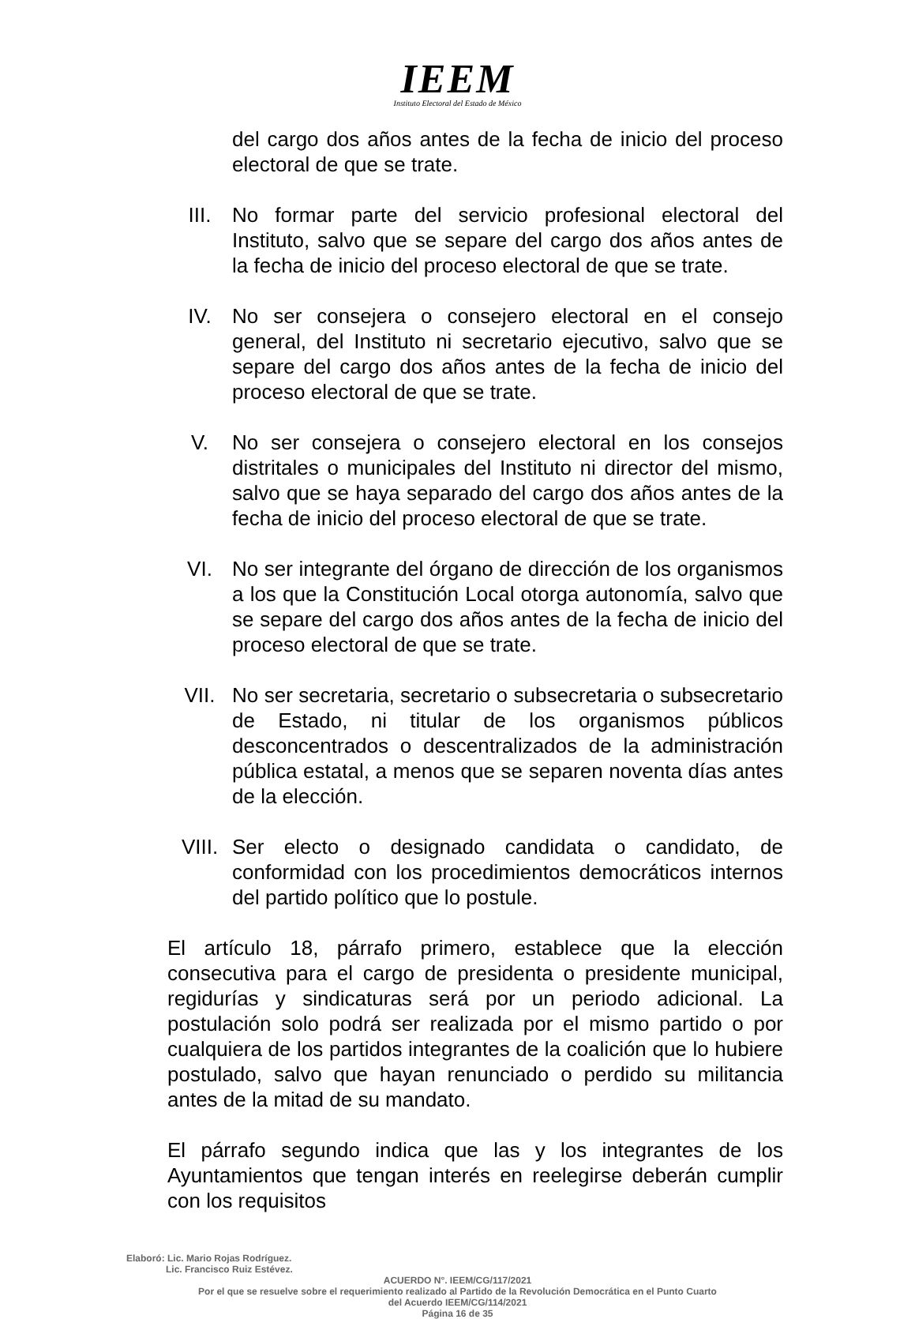IEEM
Instituto Electoral del Estado de México
del cargo dos años antes de la fecha de inicio del proceso electoral de que se trate.
III. No formar parte del servicio profesional electoral del Instituto, salvo que se separe del cargo dos años antes de la fecha de inicio del proceso electoral de que se trate.
IV. No ser consejera o consejero electoral en el consejo general, del Instituto ni secretario ejecutivo, salvo que se separe del cargo dos años antes de la fecha de inicio del proceso electoral de que se trate.
V. No ser consejera o consejero electoral en los consejos distritales o municipales del Instituto ni director del mismo, salvo que se haya separado del cargo dos años antes de la fecha de inicio del proceso electoral de que se trate.
VI. No ser integrante del órgano de dirección de los organismos a los que la Constitución Local otorga autonomía, salvo que se separe del cargo dos años antes de la fecha de inicio del proceso electoral de que se trate.
VII. No ser secretaria, secretario o subsecretaria o subsecretario de Estado, ni titular de los organismos públicos desconcentrados o descentralizados de la administración pública estatal, a menos que se separen noventa días antes de la elección.
VIII. Ser electo o designado candidata o candidato, de conformidad con los procedimientos democráticos internos del partido político que lo postule.
El artículo 18, párrafo primero, establece que la elección consecutiva para el cargo de presidenta o presidente municipal, regidurías y sindicaturas será por un periodo adicional. La postulación solo podrá ser realizada por el mismo partido o por cualquiera de los partidos integrantes de la coalición que lo hubiere postulado, salvo que hayan renunciado o perdido su militancia antes de la mitad de su mandato.
El párrafo segundo indica que las y los integrantes de los Ayuntamientos que tengan interés en reelegirse deberán cumplir con los requisitos
Elaboró: Lic. Mario Rojas Rodríguez.
Lic. Francisco Ruiz Estévez.
ACUERDO N°. IEEM/CG/117/2021
Por el que se resuelve sobre el requerimiento realizado al Partido de la Revolución Democrática en el Punto Cuarto
del Acuerdo IEEM/CG/114/2021
Página 16 de 35